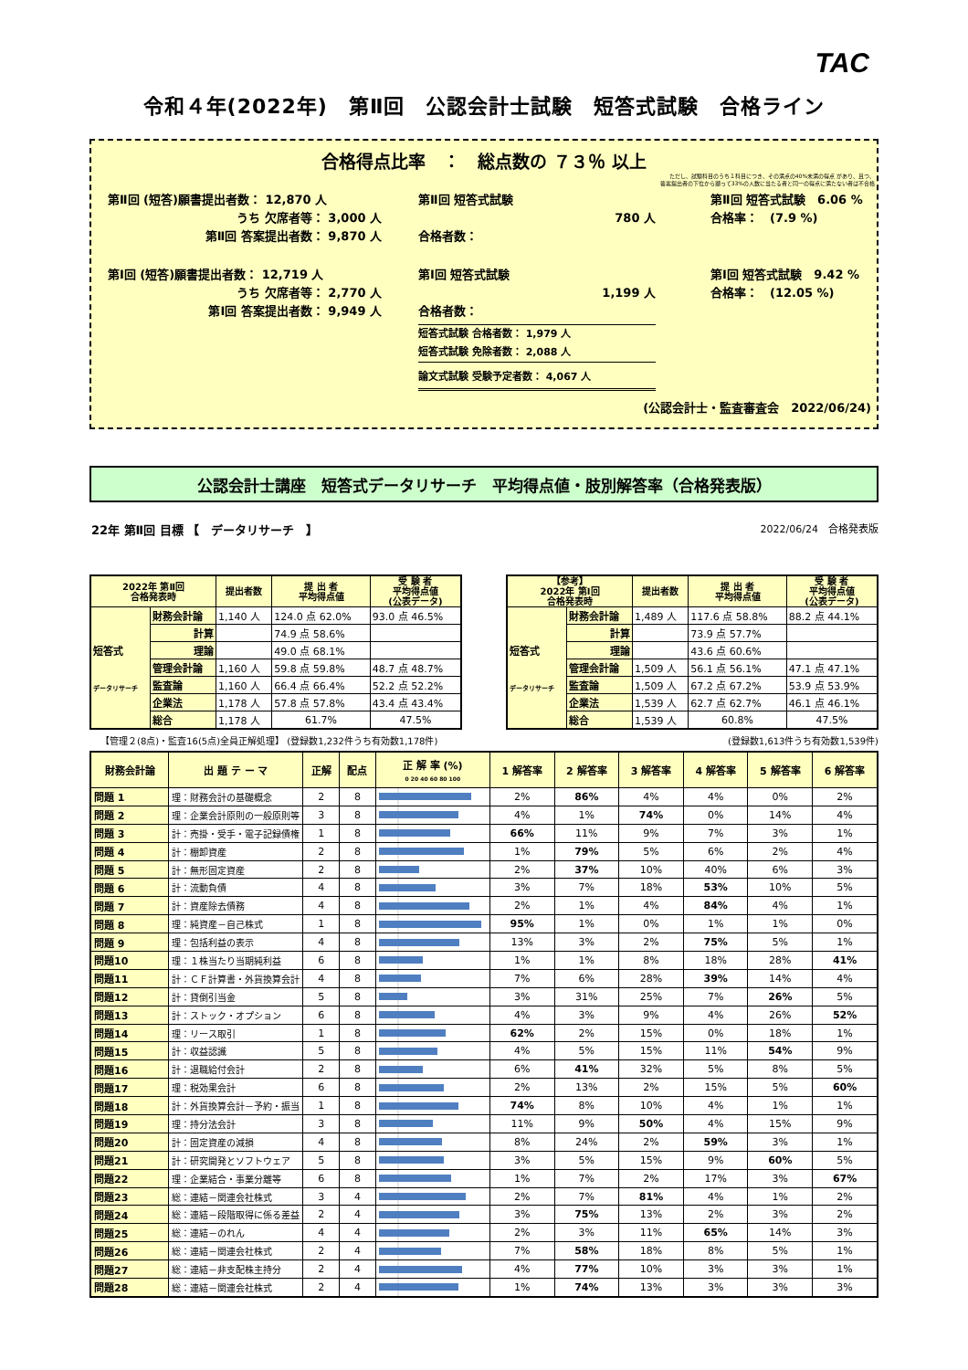TAC
令和４年(2022年)　第Ⅱ回　公認会計士試験　短答式試験　合格ライン
合格得点比率　：　総点数の ７３％ 以上
ただし、試験科目のうち１科目につき、その満点の40%未満の得点 があり、且つ、
答案提出者の下位から遡って33%の人数に当たる者と同一の得点に満たない者は不合格
第Ⅱ回 (短答)願書提出者数： 12,870 人
うち 欠席者等： 3,000 人
第Ⅱ回 答案提出者数： 9,870 人
第Ⅰ回 (短答)願書提出者数： 12,719 人
うち 欠席者等： 2,770 人
第Ⅰ回 答案提出者数： 9,949 人
第Ⅱ回 短答式試験
780 人
合格者数：
第Ⅰ回 短答式試験
1,199 人
合格者数：
短答式試験 合格者数： 1,979 人
短答式試験 免除者数： 2,088 人
論文式試験 受験予定者数： 4,067 人
第Ⅱ回 短答式試験　6.06 %
合格率：　(7.9 %)
第Ⅰ回 短答式試験　9.42 %
合格率：　(12.05 %)
(公認会計士・監査審査会　2022/06/24)
公認会計士講座　短答式データリサーチ　平均得点値・肢別解答率（合格発表版）
22年 第Ⅱ回 目標 【　データリサーチ　】 2022/06/24　合格発表版
| 2022年 第Ⅱ回 合格発表時 | | 提出者数 | 提 出 者 平均得点値 | 受 験 者 平均得点値 (公表データ) |
| --- | --- | --- | --- | --- |
| 短答式 データリサーチ | 財務会計論 | 1,140 人 | 124.0 点 62.0% | 93.0 点 46.5% |
| | 計算 | | 74.9 点 58.6% | |
| | 理論 | | 49.0 点 68.1% | |
| | 管理会計論 | 1,160 人 | 59.8 点 59.8% | 48.7 点 48.7% |
| | 監査論 | 1,160 人 | 66.4 点 66.4% | 52.2 点 52.2% |
| | 企業法 | 1,178 人 | 57.8 点 57.8% | 43.4 点 43.4% |
| | 総合 | 1,178 人 | 61.7% | 47.5% |
| 【参考】 2022年 第Ⅰ回 合格発表時 | | 提出者数 | 提 出 者 平均得点値 | 受 験 者 平均得点値 (公表データ) |
| --- | --- | --- | --- | --- |
| 短答式 データリサーチ | 財務会計論 | 1,489 人 | 117.6 点 58.8% | 88.2 点 44.1% |
| | 計算 | | 73.9 点 57.7% | |
| | 理論 | | 43.6 点 60.6% | |
| | 管理会計論 | 1,509 人 | 56.1 点 56.1% | 47.1 点 47.1% |
| | 監査論 | 1,509 人 | 67.2 点 67.2% | 53.9 点 53.9% |
| | 企業法 | 1,539 人 | 62.7 点 62.7% | 46.1 点 46.1% |
| | 総合 | 1,539 人 | 60.8% | 47.5% |
【管理２(8点)・監査16(5点)全員正解処理】 (登録数1,232件うち有効数1,178件) (登録数1,613件うち有効数1,539件)
| 財務会計論 | 出 題 テ ー マ | 正解 | 配点 | 正 解 率 (%) 0 20 40 60 80 100 | 1 解答率 | 2 解答率 | 3 解答率 | 4 解答率 | 5 解答率 | 6 解答率 |
| --- | --- | --- | --- | --- | --- | --- | --- | --- | --- | --- |
| 問題 1 | 理：財務会計の基礎概念 | 2 | 8 | | 2% | 86% | 4% | 4% | 0% | 2% |
| 問題 2 | 理：企業会計原則の一般原則等 | 3 | 8 | | 4% | 1% | 74% | 0% | 14% | 4% |
| 問題 3 | 計：売掛・受手・電子記録債権 | 1 | 8 | | 66% | 11% | 9% | 7% | 3% | 1% |
| 問題 4 | 計：棚卸資産 | 2 | 8 | | 1% | 79% | 5% | 6% | 2% | 4% |
| 問題 5 | 計：無形固定資産 | 2 | 8 | | 2% | 37% | 10% | 40% | 6% | 3% |
| 問題 6 | 計：流動負債 | 4 | 8 | | 3% | 7% | 18% | 53% | 10% | 5% |
| 問題 7 | 計：資産除去債務 | 4 | 8 | | 2% | 1% | 4% | 84% | 4% | 1% |
| 問題 8 | 理：純資産－自己株式 | 1 | 8 | | 95% | 1% | 0% | 1% | 1% | 0% |
| 問題 9 | 理：包括利益の表示 | 4 | 8 | | 13% | 3% | 2% | 75% | 5% | 1% |
| 問題10 | 理：１株当たり当期純利益 | 6 | 8 | | 1% | 1% | 8% | 18% | 28% | 41% |
| 問題11 | 計：ＣＦ計算書・外貨換算会計 | 4 | 8 | | 7% | 6% | 28% | 39% | 14% | 4% |
| 問題12 | 計：貸倒引当金 | 5 | 8 | | 3% | 31% | 25% | 7% | 26% | 5% |
| 問題13 | 計：ストック・オプション | 6 | 8 | | 4% | 3% | 9% | 4% | 26% | 52% |
| 問題14 | 理：リース取引 | 1 | 8 | | 62% | 2% | 15% | 0% | 18% | 1% |
| 問題15 | 計：収益認識 | 5 | 8 | | 4% | 5% | 15% | 11% | 54% | 9% |
| 問題16 | 計：退職給付会計 | 2 | 8 | | 6% | 41% | 32% | 5% | 8% | 5% |
| 問題17 | 理：税効果会計 | 6 | 8 | | 2% | 13% | 2% | 15% | 5% | 60% |
| 問題18 | 計：外貨換算会計－予約・振当 | 1 | 8 | | 74% | 8% | 10% | 4% | 1% | 1% |
| 問題19 | 理：持分法会計 | 3 | 8 | | 11% | 9% | 50% | 4% | 15% | 9% |
| 問題20 | 計：固定資産の減損 | 4 | 8 | | 8% | 24% | 2% | 59% | 3% | 1% |
| 問題21 | 計：研究開発とソフトウェア | 5 | 8 | | 3% | 5% | 15% | 9% | 60% | 5% |
| 問題22 | 理：企業結合・事業分離等 | 6 | 8 | | 1% | 7% | 2% | 17% | 3% | 67% |
| 問題23 | 総：連結－関連会社株式 | 3 | 4 | | 2% | 7% | 81% | 4% | 1% | 2% |
| 問題24 | 総：連結－段階取得に係る差益 | 2 | 4 | | 3% | 75% | 13% | 2% | 3% | 2% |
| 問題25 | 総：連結－のれん | 4 | 4 | | 2% | 3% | 11% | 65% | 14% | 3% |
| 問題26 | 総：連結－関連会社株式 | 2 | 4 | | 7% | 58% | 18% | 8% | 5% | 1% |
| 問題27 | 総：連結－非支配株主持分 | 2 | 4 | | 4% | 77% | 10% | 3% | 3% | 1% |
| 問題28 | 総：連結－関連会社株式 | 2 | 4 | | 1% | 74% | 13% | 3% | 3% | 3% |